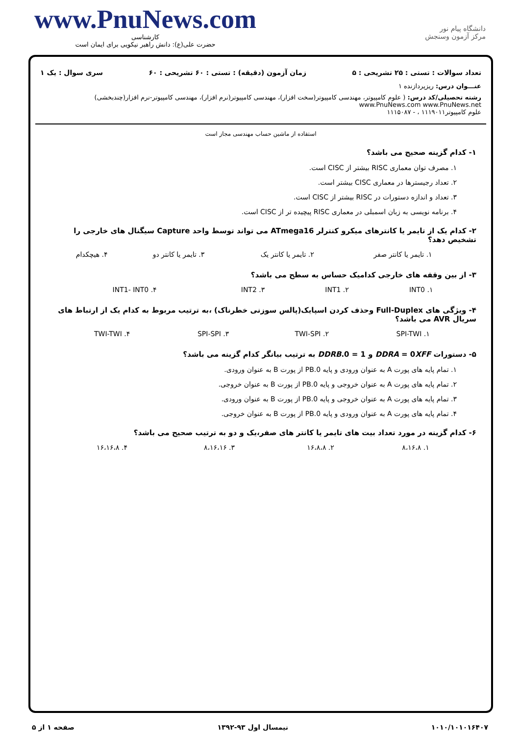www.PnuNews.com
کارشناسی
حضرت علی(ع): دانش راهبر نیکویی برای ایمان است
دانشگاه پیام نور
مرکز آزمون وسنجش
تعداد سوالات : تستی : ۲۵ تشریحی : ۵ زمان آزمون (دقیقه) : تستی : ۶۰ تشریحی : ۶۰ سری سوال : یک ۱
عنـــوان درس: ریزپردازنده ۱
رشته تحصیلی/کد درس: ( علوم کامپیوتر، مهندسی کامپیوتر(سخت افزار)، مهندسی کامپیوتر(نرم افزار)، مهندسی کامپیوتر-نرم افزار(چندبخشی) www.PnuNews.com www.PnuNews.net
علوم کامپیوتر۱۱۱۹۰۱۱ ، - ۱۱۱۵۰۸۷
استفاده از ماشین حساب مهندسی مجاز است
۱- کدام گزینه صحیح می باشد؟
۱. مصرف توان معماری RISC بیشتر از CISC است.
۲. تعداد رجیسترها در معماری CISC بیشتر است.
۳. تعداد و اندازه دستورات در RISC بیشتر از CISC است.
۴. برنامه نویسی به زبان اسمبلی در معماری RISC پیچیده تر از CISC است.
۲- کدام یک از تایمر یا کانترهای میکرو کنترلر ATmega16 می تواند توسط واحد Capture سیگنال های خارجی را تشخیص دهد؟
| ۱. تایمر یا کانتر صفر | ۲. تایمر یا کانتر یک | ۳. تایمر یا کانتر دو | ۴. هیچکدام |
۳- از بین وقفه های خارجی کدامیک حساس به سطح می باشد؟
| ۱. INT0 | ۲. INT1 | ۳. INT2 | ۴. INT1- INT0 |
۴- ویژگی های Full-Duplex وحذف کردن اسپایک(پالس سوزنی خطرناک) ،به ترتیب مربوط به کدام یک از ارتباط های سریال AVR می باشد؟
| ۱. SPI-TWI | ۲. TWI-SPI | ۳. SPI-SPI | ۴. TWI-TWI |
۵- دستورات DDRA = 0XFF و DDRB.0 = 1 به ترتیب بیانگر کدام گزینه می باشد؟
۱. تمام پایه های پورت A به عنوان ورودی و پایه PB.0 از پورت B به عنوان ورودی.
۲. تمام پایه های پورت A به عنوان خروجی و پایه PB.0 از پورت B به عنوان خروجی.
۳. تمام پایه های پورت A به عنوان خروجی و پایه PB.0 از پورت B به عنوان ورودی.
۴. تمام پایه های پورت A به عنوان ورودی و پایه PB.0 از پورت B به عنوان خروجی.
۶- کدام گزینه در مورد تعداد بیت های تایمر یا کانتر های صفر،یک و دو به ترتیب صحیح می باشد؟
| ۱. ۸،۱۶،۸ | ۲. ۱۶،۸،۸ | ۳. ۸،۱۶،۱۶ | ۴. ۱۶،۱۶،۸ |
۱۰۱۰/۱۰۱۰۱۶۴۰۷ نیمسال اول ۹۳-۱۳۹۲ صفحه ۱ از ۵